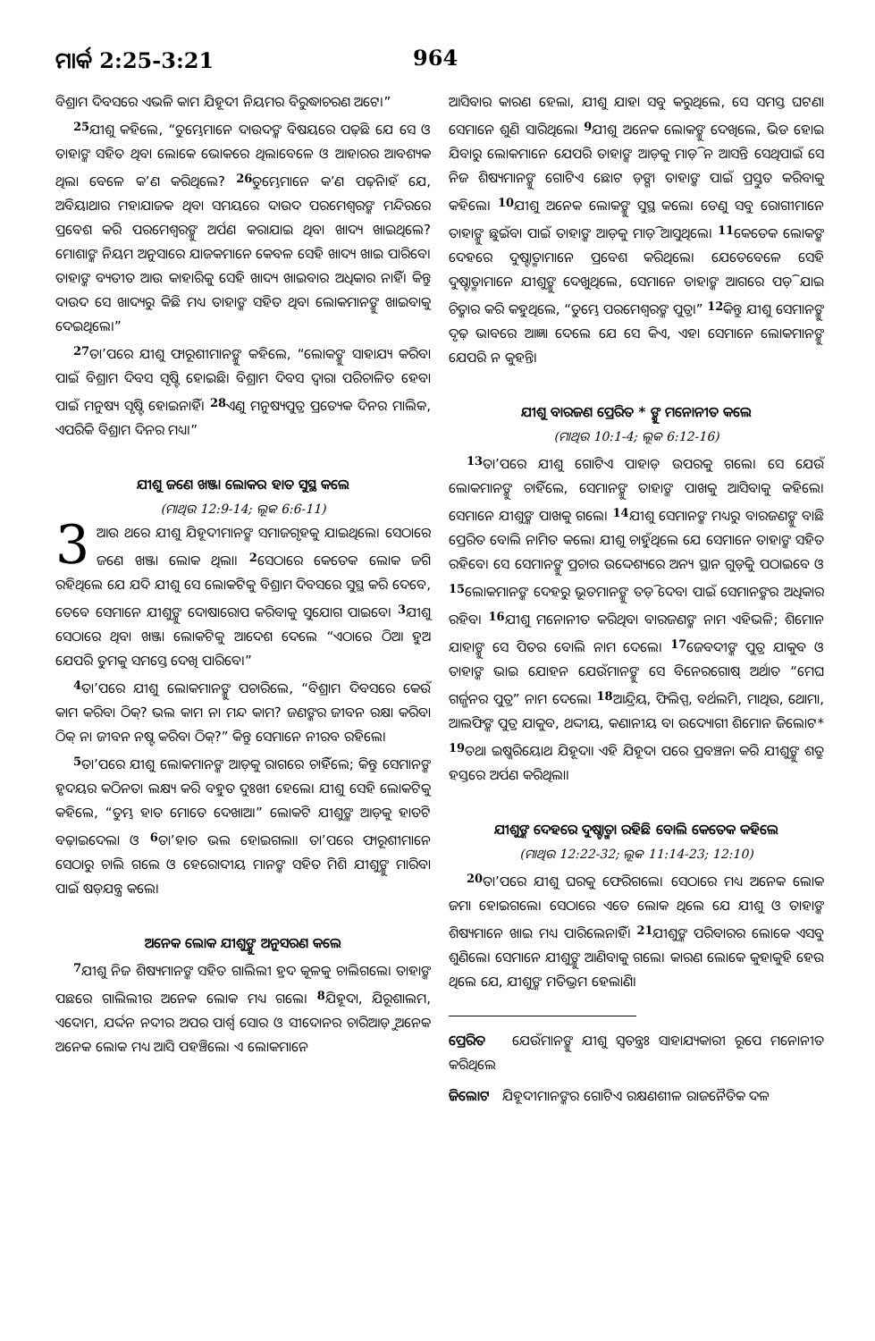ମାର୍କ 2:25-3:21 964
ବିଶ୍ରାମ ଦିବସରେ ଏଭଳି କାମ ଯିହୂଦୀ ନିୟମର ବିରୁଦ୍ଧାଚରଣ ଅଟେ।”
<sup>25</sup> ଯୀଶୁ କହିଲେ, “ତୁମ୍ଭେମାନେ ଦାଉଦଙ୍କ ବିଷୟରେ ପଢ଼ିଛ ଯେ ସେ ଓ ତାହାଙ୍କ ସହିତ ଥିବା ଲୋକେ ଭୋକରେ ଥିଲାବେଳେ ଓ ଆହାରର ଆବଶ୍ୟକ ଥିଲା ବେଳେ କ’ଣ କରିଥିଲେ? <sup>26</sup>ତୁମ୍ଭେମାନେ କ’ଣ ପଢ଼ିନାହଁ ଯେ, ଅବିୟାଥାର ମହାଯାଜକ ଥିବା ସମୟରେ ଦାଉଦ ପରମେଶ୍ୱରଙ୍କ ମନ୍ଦିରରେ ପ୍ରବେଶ କରି ପରମେଶ୍ୱରଙ୍କୁ ଅର୍ପଣ କରାଯାଇ ଥିବା ଖାଦ୍ୟ ଖାଇଥିଲେ? ମୋଶାଙ୍କ ନିୟମ ଅନୁସାରେ ଯାଜକମାନେ କେବଳ ସେହି ଖାଦ୍ୟ ଖାଇ ପାରିବେ। ତାହାଙ୍କ ବ୍ୟତୀତ ଆଉ କାହାରିକୁ ସେହି ଖାଦ୍ୟ ଖାଇବାର ଅଧିକାର ନାହିଁ। କିନ୍ତୁ ଦାଉଦ ସେ ଖାଦ୍ୟରୁ କିଛି ମଧ୍ୟ ତାହାଙ୍କ ସହିତ ଥିବା ଲୋକମାନଙ୍କୁ ଖାଇବାକୁ ଦେଇଥିଲେ।”
<sup>27</sup> ତା’ପରେ ଯୀଶୁ ଫାରୂଶୀମାନଙ୍କୁ କହିଲେ, “ଲୋକଙ୍କୁ ସାହାଯ୍ୟ କରିବା ପାଇଁ ବିଶ୍ରାମ ଦିବସ ସୃଷ୍ଟି ହୋଇଛି। ବିଶ୍ରାମ ଦିବସ ଦ୍ୱାରା ପରିଚାଳିତ ହେବା ପାଇଁ ମନୁଷ୍ୟ ସୃଷ୍ଟି ହୋଇନାହିଁ। <sup>28</sup>ଏଣୁ ମନୁଷ୍ୟପୁତ୍ର ପ୍ରତ୍ୟେକ ଦିନର ମାଲିକ, ଏପରିକି ବିଶ୍ରାମ ଦିନର ମଧ୍ୟ।”
ଯୀଶୁ ଜଣେ ଖଞ୍ଜା ଲୋକର ହାତ ସୁସ୍ଥ କଲେ
(ମାଥିଉ 12:9-14; ଲୂକ 6:6-11)
3 ଆଉ ଥରେ ଯୀଶୁ ଯିହୂଦୀମାନଙ୍କ ସମାଜଗୃହକୁ ଯାଇଥିଲେ। ସେଠାରେ ଜଣେ ଖଞ୍ଜା ଲୋକ ଥିଲା। <sup>2</sup>ସେଠାରେ କେତେକ ଲୋକ ଜଗି ରହିଥିଲେ ଯେ ଯଦି ଯୀଶୁ ସେ ଲୋକଟିକୁ ବିଶ୍ରାମ ଦିବସରେ ସୁସ୍ଥ କରି ଦେବେ, ତେବେ ସେମାନେ ଯୀଶୁଙ୍କୁ ଦୋଷାରୋପ କରିବାକୁ ସୁଯୋଗ ପାଇବେ। <sup>3</sup>ଯୀଶୁ ସେଠାରେ ଥିବା ଖଞ୍ଜା ଲୋକଟିକୁ ଆଦେଶ ଦେଲେ “ଏଠାରେ ଠିଆ ହୁଅ ଯେପରି ତୁମକୁ ସମସ୍ତେ ଦେଖି ପାରିବେ।”
<sup>4</sup> ତା’ପରେ ଯୀଶୁ ଲୋକମାନଙ୍କୁ ପଚାରିଲେ, “ବିଶ୍ରାମ ଦିବସରେ କେଉଁ କାମ କରିବା ଠିକ୍? ଭଲ କାମ ନା ମନ୍ଦ କାମ? ଜଣଙ୍କର ଜୀବନ ରକ୍ଷା କରିବା ଠିକ୍ ନା ଜୀବନ ନଷ୍ଟ କରିବା ଠିକ୍?” କିନ୍ତୁ ସେମାନେ ନୀରବ ରହିଲେ।
<sup>5</sup> ତା’ପରେ ଯୀଶୁ ଲୋକମାନଙ୍କ ଆଡ଼କୁ ରାଗରେ ଚାହିଁଲେ; କିନ୍ତୁ ସେମାନଙ୍କ ହୃଦୟର କଠିନତା ଲକ୍ଷ୍ୟ କରି ବହୁତ ଦୁଃଖୀ ହେଲେ। ଯୀଶୁ ସେହି ଲୋକଟିକୁ କହିଲେ, “ତୁମ୍ଭ ହାତ ମୋତେ ଦେଖାଅ।” ଲୋକଟି ଯୀଶୁଙ୍କ ଆଡ଼କୁ ହାତଟି ବଢ଼ାଇଦେଲା ଓ <sup>6</sup>ତା’ହାତ ଭଲ ହୋଇଗଲା। ତା’ପରେ ଫାରୂଶୀମାନେ ସେଠାରୁ ଚାଲି ଗଲେ ଓ ହେରୋଦୀୟ ମାନଙ୍କ ସହିତ ମିଶି ଯୀଶୁଙ୍କୁ ମାରିବା ପାଇଁ ଷଡ଼ଯନ୍ତ୍ର କଲେ।
ଅନେକ ଲୋକ ଯୀଶୁଙ୍କୁ ଅନୁସରଣ କଲେ
<sup>7</sup> ଯୀଶୁ ନିଜ ଶିଷ୍ୟମାନଙ୍କ ସହିତ ଗାଲିଲୀ ହ୍ରଦ କୂଳକୁ ଚାଲିଗଲେ। ତାହାଙ୍କ ପଛରେ ଗାଲିଲୀର ଅନେକ ଲୋକ ମଧ୍ୟ ଗଲେ। <sup>8</sup>ଯିହୂଦା, ଯିରୂଶାଲମ, ଏଦୋମ, ଯର୍ଦ୍ଦନ ନଦୀର ଅପର ପାର୍ଶ୍ୱ ସୋର ଓ ସୀଦୋନର ଚାରିଆଡ଼ୁ ଅନେକ ଅନେକ ଲୋକ ମଧ୍ୟ ଆସି ପହଞ୍ଚିଲେ। ଏ ଲୋକମାନେ
ଆସିବାର କାରଣ ହେଲା, ଯୀଶୁ ଯାହା ସବୁ କରୁଥିଲେ, ସେ ସମସ୍ତ ଘଟଣା ସେମାନେ ଶୁଣି ସାରିଥିଲେ। <sup>9</sup>ଯୀଶୁ ଅନେକ ଲୋକଙ୍କୁ ଦେଖିଲେ, ଭିଡ ହୋଇ ଯିବାରୁ ଲୋକମାନେ ଯେପରି ତାହାଙ୍କ ଆଡ଼କୁ ମାଡ଼ି ନ ଆସନ୍ତି ସେଥିପାଇଁ ସେ ନିଜ ଶିଷ୍ୟମାନଙ୍କୁ ଗୋଟିଏ ଛୋଟ ଡ଼ଙ୍ଗା ତାହାଙ୍କ ପାଇଁ ପ୍ରସ୍ତୁତ କରିବାକୁ କହିଲେ। <sup>10</sup>ଯୀଶୁ ଅନେକ ଲୋକଙ୍କୁ ସୁସ୍ଥ କଲେ। ତେଣୁ ସବୁ ରୋଗୀମାନେ ତାହାଙ୍କୁ ଛୁଇଁବା ପାଇଁ ତାହାଙ୍କ ଆଡ଼କୁ ମାଡ଼ି ଆସୁଥିଲେ। <sup>11</sup>କେତେକ ଲୋକଙ୍କ ଦେହରେ ଦୁଷ୍ଟାତ୍ମାମାନେ ପ୍ରବେଶ କରିଥିଲେ। ଯେତେବେଳେ ସେହି ଦୁଷ୍ଟାତ୍ମାମାନେ ଯୀଶୁଙ୍କୁ ଦେଖୁଥିଲେ, ସେମାନେ ତାହାଙ୍କ ଆଗରେ ପଡ଼ି ଯାଇ ଚିତ୍କାର କରି କହୁଥିଲେ, “ତୁମ୍ଭେ ପରମେଶ୍ୱରଙ୍କ ପୁତ୍ର।” <sup>12</sup>କିନ୍ତୁ ଯୀଶୁ ସେମାନଙ୍କୁ ଦୃଢ଼ ଭାବରେ ଆଜ୍ଞା ଦେଲେ ଯେ ସେ କିଏ, ଏହା ସେମାନେ ଲୋକମାନଙ୍କୁ ଯେପରି ନ କୁହନ୍ତି।
ଯୀଶୁ ବାରଜଣ ପ୍ରେରିତ * ଙ୍କୁ ମନୋନୀତ କଲେ
(ମାଥିଉ 10:1-4; ଲୂକ 6:12-16)
<sup>13</sup> ତା’ପରେ ଯୀଶୁ ଗୋଟିଏ ପାହାଡ଼ ଉପରକୁ ଗଲେ। ସେ ଯେଉଁ ଲୋକମାନଙ୍କୁ ଚାହିଁଲେ, ସେମାନଙ୍କୁ ତାହାଙ୍କ ପାଖକୁ ଆସିବାକୁ କହିଲେ। ସେମାନେ ଯୀଶୁଙ୍କ ପାଖକୁ ଗଲେ। <sup>14</sup>ଯୀଶୁ ସେମାନଙ୍କ ମଧ୍ୟରୁ ବାରଜଣଙ୍କୁ ବାଛି ପ୍ରେରିତ ବୋଲି ନାମିତ କଲେ। ଯୀଶୁ ଚାହୁଁଥିଲେ ଯେ ସେମାନେ ତାହାଙ୍କ ସହିତ ରହିବେ। ସେ ସେମାନଙ୍କୁ ପ୍ରଚାର ଉଦ୍ଦେଶ୍ୟରେ ଅନ୍ୟ ସ୍ଥାନ ଗୁଡ଼ିକୁ ପଠାଇବେ ଓ <sup>15</sup>ଲୋକମାନଙ୍କ ଦେହରୁ ଭୂତମାନଙ୍କୁ ତଡ଼ି ଦେବା ପାଇଁ ସେମାନଙ୍କର ଅଧିକାର ରହିବ। <sup>16</sup>ଯୀଶୁ ମନୋନୀତ କରିଥିବା ବାରଜଣଙ୍କ ନାମ ଏହିଭଳି; ଶିମୋନ ଯାହାଙ୍କୁ ସେ ପିତର ବୋଲି ନାମ ଦେଲେ। <sup>17</sup>ଜେବଦୀଙ୍କ ପୁତ୍ର ଯାକୁବ ଓ ତାହାଙ୍କ ଭାଇ ଯୋହନ ଯେଉଁମାନଙ୍କୁ ସେ ବିନେରଗୋଷ୍ ଅର୍ଥାତ “ମେଘ ଗର୍ଜ୍ଜନର ପୁତ୍ର” ନାମ ଦେଲେ। <sup>18</sup>ଆନ୍ଦ୍ରିୟ, ଫିଲିପ୍ପ, ବର୍ଥଲମି, ମାଥିଉ, ଥୋମା, ଆଲଫିଙ୍କ ପୁତ୍ର ଯାକୁବ, ଥଦ୍ଦୀୟ, କଣାନୀୟ ବା ଉଦ୍ୟୋଗୀ ଶିମୋନ ଜିଲୋଟ* <sup>19</sup>ତଥା ଇଷ୍କରିୟୋଥ ଯିହୂଦା। ଏହି ଯିହୂଦା ପରେ ପ୍ରବଞ୍ଚନା କରି ଯୀଶୁଙ୍କୁ ଶତ୍ରୁ ହସ୍ତରେ ଅର୍ପଣ କରିଥିଲା।
ଯୀଶୁଙ୍କ ଦେହରେ ଦୁଷ୍ଟାତ୍ମା ରହିଛି ବୋଲି କେତେକ କହିଲେ
(ମାଥିଉ 12:22-32; ଲୂକ 11:14-23; 12:10)
<sup>20</sup> ତା’ପରେ ଯୀଶୁ ଘରକୁ ଫେରିଗଲେ। ସେଠାରେ ମଧ୍ୟ ଅନେକ ଲୋକ ଜମା ହୋଇଗଲେ। ସେଠାରେ ଏତେ ଲୋକ ଥିଲେ ଯେ ଯୀଶୁ ଓ ତାହାଙ୍କ ଶିଷ୍ୟମାନେ ଖାଇ ମଧ୍ୟ ପାରିଲେନାହିଁ। <sup>21</sup>ଯୀଶୁଙ୍କ ପରିବାରର ଲୋକେ ଏସବୁ ଶୁଣିଲେ। ସେମାନେ ଯୀଶୁଙ୍କୁ ଆଣିବାକୁ ଗଲେ। କାରଣ ଲୋକେ କୁହାକୁହି ହେଉ ଥିଲେ ଯେ, ଯୀଶୁଙ୍କ ମତିଭ୍ରମ ହେଲାଣି।
ପ୍ରେରିତ ଯେଉଁମାନଙ୍କୁ ଯୀଶୁ ସ୍ୱତନ୍ତ୍ରଃ ସାହାଯ୍ୟକାରୀ ରୂପେ ମନୋନୀତ କରିଥିଲେ
ଜିଲୋଟ ଯିହୂଦୀମାନଙ୍କର ଗୋଟିଏ ରକ୍ଷଣଶୀଳ ରାଜନୈତିକ ଦଳ